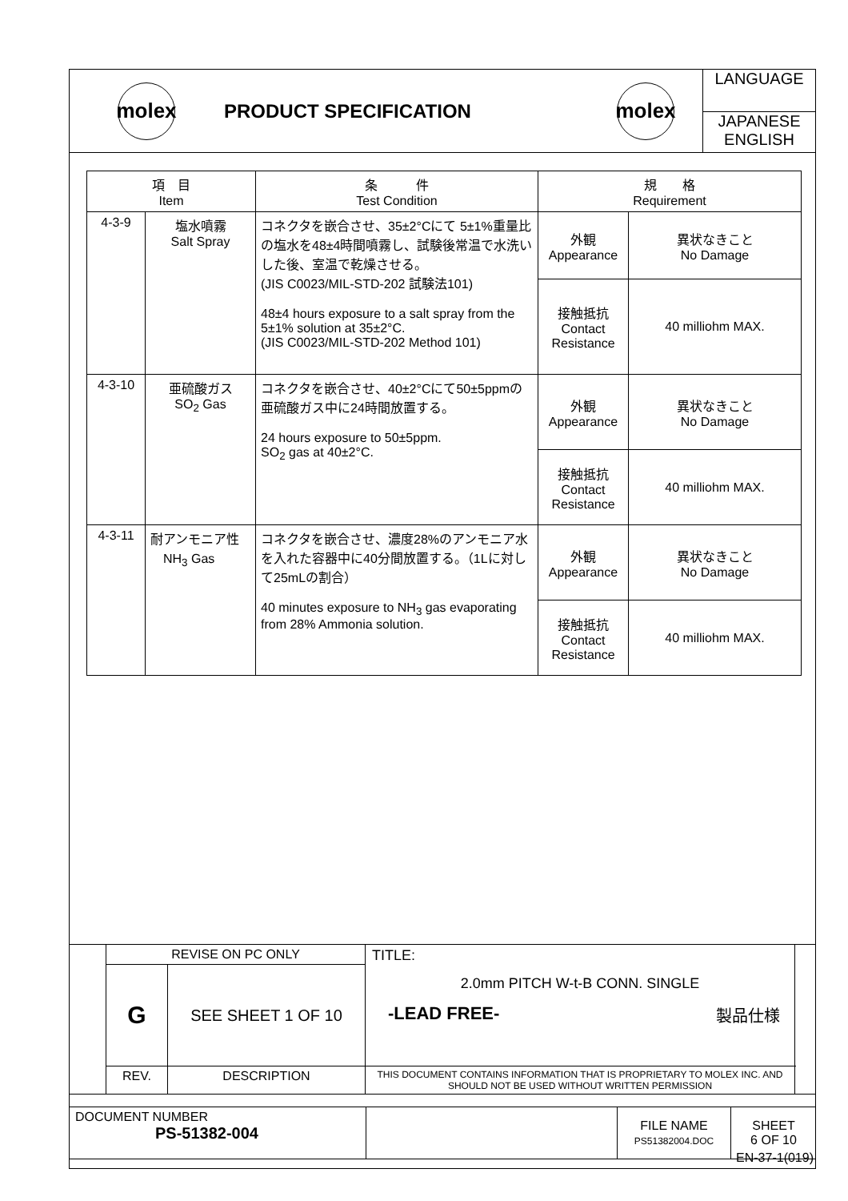| molex | PRODUCT SPECIFICATION | molex | LANGUAGE JAPANESE ENGLISH |
| 項 目 Item | | 条 件 Test Condition | 規 格 Requirement | |
| --- | --- | --- | --- | --- |
| 4-3-9 | 塩水噴霧 Salt Spray | コネクタを嵌合させ、35±2°Cにて 5±1%重量比の塩水を48±4時間噴霧し、試験後常温で水洗いした後、室温で乾燥させる。 (JIS C0023/MIL-STD-202 試験法101) 48±4 hours exposure to a salt spray from the 5±1% solution at 35±2°C. (JIS C0023/MIL-STD-202 Method 101) | 外観 Appearance | 異状なきこと No Damage |
| | | | 接触抵抗 Contact Resistance | 40 milliohm MAX. |
| 4-3-10 | 亜硫酸ガス SO<sub>2</sub> Gas | コネクタを嵌合させ、40±2°Cにて50±5ppmの亜硫酸ガス中に24時間放置する。 24 hours exposure to 50±5ppm. SO<sub>2</sub> gas at 40±2°C. | 外観 Appearance | 異状なきこと No Damage |
| | | | 接触抵抗 Contact Resistance | 40 milliohm MAX. |
| 4-3-11 | 耐アンモニア性 NH<sub>3</sub> Gas | コネクタを嵌合させ、濃度28%のアンモニア水を入れた容器中に40分間放置する。（1Lに対して25mLの割合） 40 minutes exposure to NH<sub>3</sub> gas evaporating from 28% Ammonia solution. | 外観 Appearance | 異状なきこと No Damage |
| | | | 接触抵抗 Contact Resistance | 40 milliohm MAX. |
| | REVISE ON PC ONLY | | TITLE: 2.0mm PITCH W-t-B CONN. SINGLE -LEAD FREE- 製品仕様 | |
| | G | SEE SHEET 1 OF 10 | | |
| | REV. | DESCRIPTION | THIS DOCUMENT CONTAINS INFORMATION THAT IS PROPRIETARY TO MOLEX INC. AND SHOULD NOT BE USED WITHOUT WRITTEN PERMISSION | |
| DOCUMENT NUMBER PS-51382-004 | | FILE NAME PS51382004.DOC | SHEET 6 OF 10 |
EN-37-1(019)